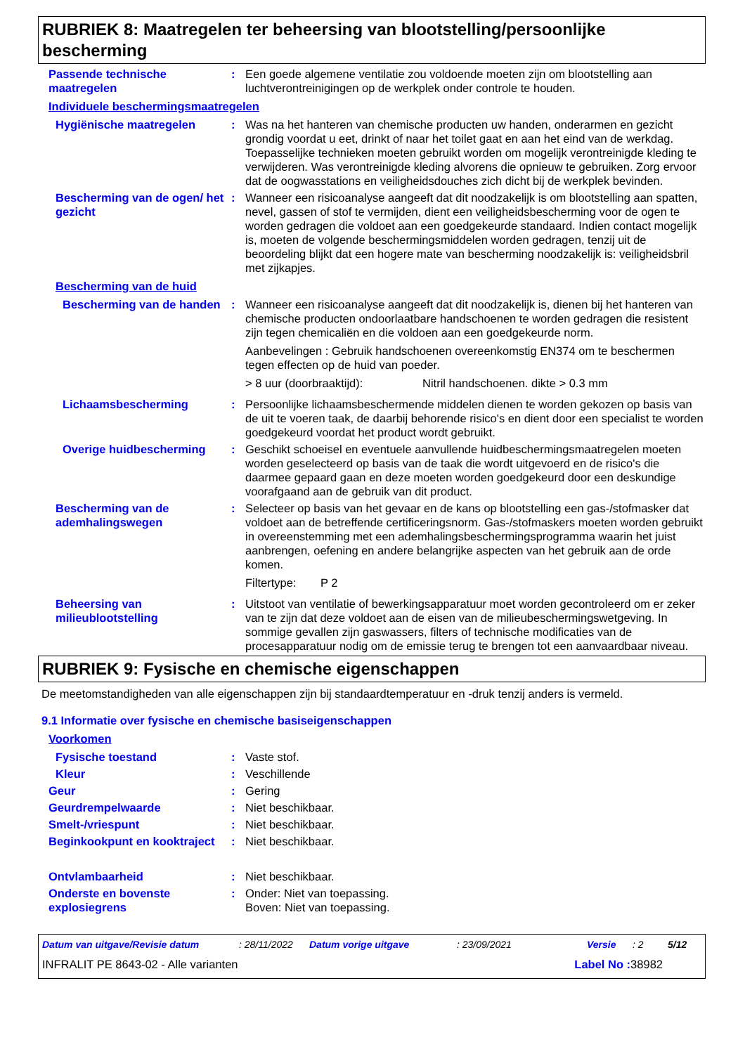RUBRIEK 8: Maatregelen ter beheersing van blootstelling/persoonlijke bescherming
Passende technische maatregelen
: Een goede algemene ventilatie zou voldoende moeten zijn om blootstelling aan luchtverontreinigingen op de werkplek onder controle te houden.
Individuele beschermingsmaatregelen
Hygiënische maatregelen : Was na het hanteren van chemische producten uw handen, onderarmen en gezicht grondig voordat u eet, drinkt of naar het toilet gaat en aan het eind van de werkdag. Toepasselijke technieken moeten gebruikt worden om mogelijk verontreinigde kleding te verwijderen. Was verontreinigde kleding alvorens die opnieuw te gebruiken. Zorg ervoor dat de oogwasstations en veiligheidsdouches zich dicht bij de werkplek bevinden.
Bescherming van de ogen/ het gezicht
: Wanneer een risicoanalyse aangeeft dat dit noodzakelijk is om blootstelling aan spatten, nevel, gassen of stof te vermijden, dient een veiligheidsbescherming voor de ogen te worden gedragen die voldoet aan een goedgekeurde standaard. Indien contact mogelijk is, moeten de volgende beschermingsmiddelen worden gedragen, tenzij uit de beoordeling blijkt dat een hogere mate van bescherming noodzakelijk is: veiligheidsbril met zijkapjes.
Bescherming van de huid
Bescherming van de handen : Wanneer een risicoanalyse aangeeft dat dit noodzakelijk is, dienen bij het hanteren van chemische producten ondoorlaatbare handschoenen te worden gedragen die resistent zijn tegen chemicaliën en die voldoen aan een goedgekeurde norm.
Aanbevelingen : Gebruik handschoenen overeenkomstig EN374 om te beschermen tegen effecten op de huid van poeder.
> 8 uur (doorbraaktijd): Nitril handschoenen. dikte > 0.3 mm
Lichaamsbescherming : Persoonlijke lichaamsbeschermende middelen dienen te worden gekozen op basis van de uit te voeren taak, de daarbij behorende risico's en dient door een specialist te worden goedgekeurd voordat het product wordt gebruikt.
Overige huidbescherming : Geschikt schoeisel en eventuele aanvullende huidbeschermingsmaatregelen moeten worden geselecteerd op basis van de taak die wordt uitgevoerd en de risico's die daarmee gepaard gaan en deze moeten worden goedgekeurd door een deskundige voorafgaand aan de gebruik van dit product.
Bescherming van de ademhalingswegen
: Selecteer op basis van het gevaar en de kans op blootstelling een gas-/stofmasker dat voldoet aan de betreffende certificeringsnorm. Gas-/stofmaskers moeten worden gebruikt in overeenstemming met een ademhalingsbeschermingsprogramma waarin het juist aanbrengen, oefening en andere belangrijke aspecten van het gebruik aan de orde komen.
Filtertype: P 2
Beheersing van milieublootstelling
: Uitstoot van ventilatie of bewerkingsapparatuur moet worden gecontroleerd om er zeker van te zijn dat deze voldoet aan de eisen van de milieubeschermingswetgeving. In sommige gevallen zijn gaswassers, filters of technische modificaties van de procesapparatuur nodig om de emissie terug te brengen tot een aanvaardbaar niveau.
RUBRIEK 9: Fysische en chemische eigenschappen
De meetomstandigheden van alle eigenschappen zijn bij standaardtemperatuur en -druk tenzij anders is vermeld.
9.1 Informatie over fysische en chemische basiseigenschappen
Voorkomen
Fysische toestand : Vaste stof.
Kleur : Veschillende
Geur : Gering
Geurdrempelwaarde : Niet beschikbaar.
Smelt-/vriespunt : Niet beschikbaar.
Beginkookpunt en kooktraject
: Niet beschikbaar.
Ontvlambaarheid : Niet beschikbaar.
Onderste en bovenste explosiegrens
: Onder: Niet van toepassing.
Boven: Niet van toepassing.
Datum van uitgave/Revisie datum: 28/11/2022 Datum vorige uitgave: 23/09/2021 Versie: 2 5/12
INFRALIT PE 8643-02 - Alle varianten Label No : 38982